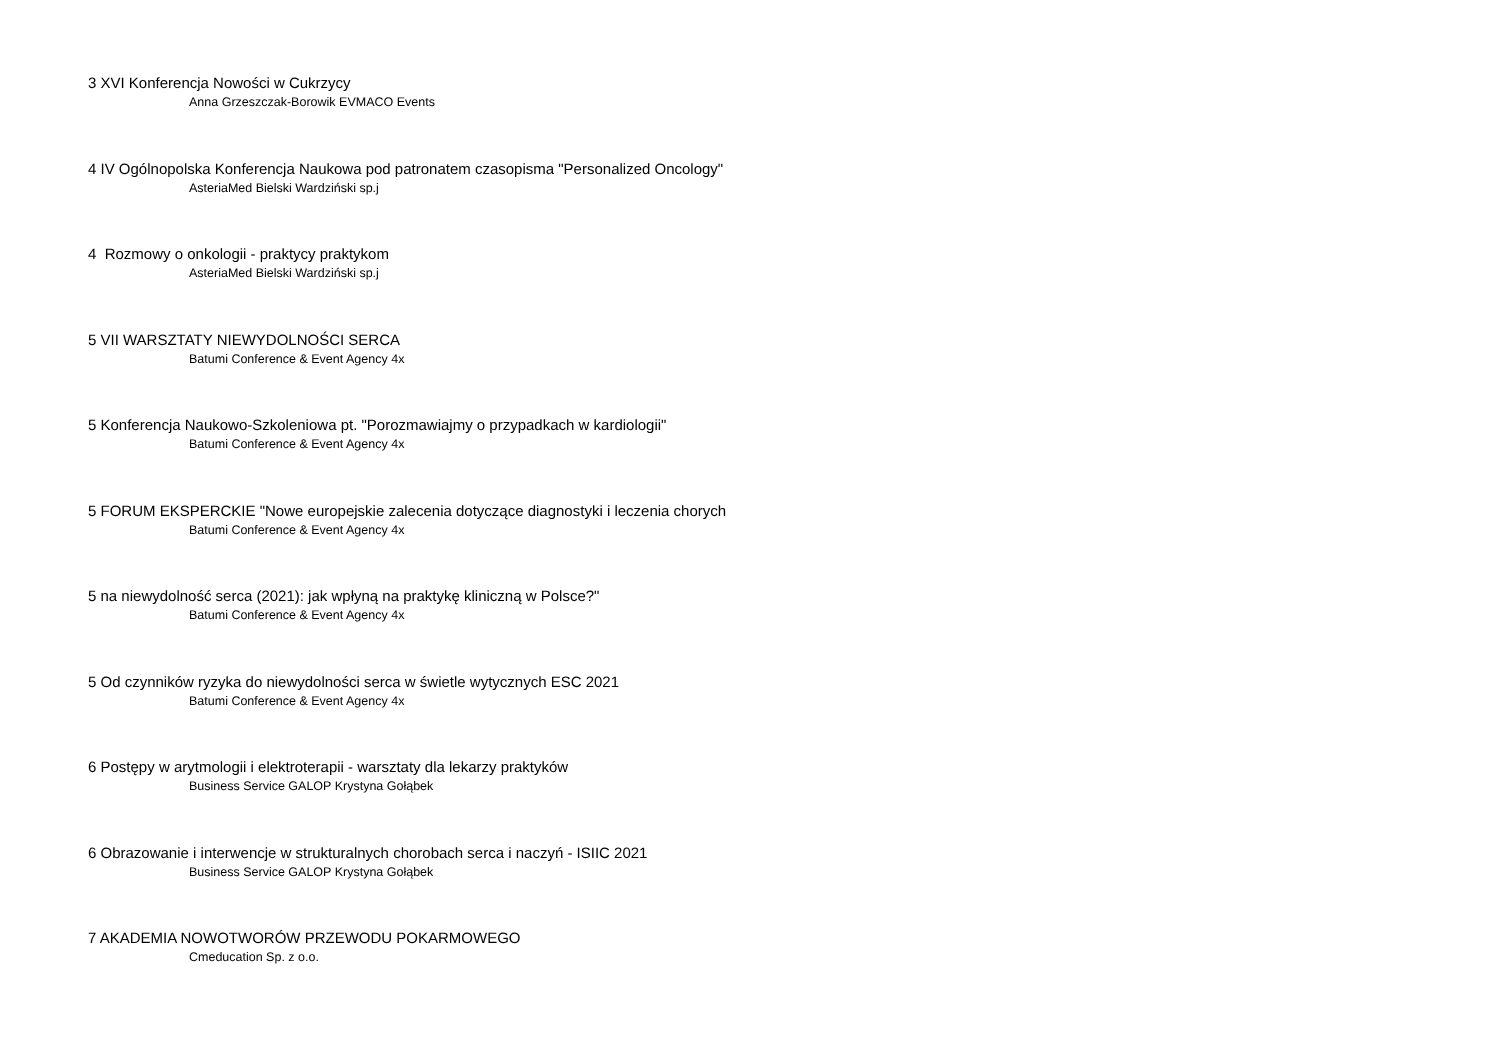3 XVI Konferencja Nowości w Cukrzycy
Anna Grzeszczak-Borowik EVMACO Events
4 IV Ogólnopolska Konferencja Naukowa pod patronatem czasopisma "Personalized Oncology"
AsteriaMed Bielski Wardziński sp.j
4 Rozmowy o onkologii - praktycy praktykom
AsteriaMed Bielski Wardziński sp.j
5 VII WARSZTATY NIEWYDOLNOŚCI SERCA
Batumi Conference & Event Agency 4x
5 Konferencja Naukowo-Szkoleniowa pt. "Porozmawiajmy o przypadkach w kardiologii"
Batumi Conference & Event Agency 4x
5 FORUM EKSPERCKIE "Nowe europejskie zalecenia dotyczące diagnostyki i leczenia chorych
Batumi Conference & Event Agency 4x
5 na niewydolność serca (2021): jak wpłyną na praktykę kliniczną w Polsce?"
Batumi Conference & Event Agency 4x
5 Od czynników ryzyka do niewydolności serca w świetle wytycznych ESC 2021
Batumi Conference & Event Agency 4x
6 Postępy w arytmologii i elektroterapii - warsztaty dla lekarzy praktyków
Business Service GALOP Krystyna Gołąbek
6 Obrazowanie i interwencje w strukturalnych chorobach serca i naczyń - ISIIC 2021
Business Service GALOP Krystyna Gołąbek
7 AKADEMIA NOWOTWORÓW PRZEWODU POKARMOWEGO
Cmeducation Sp. z o.o.